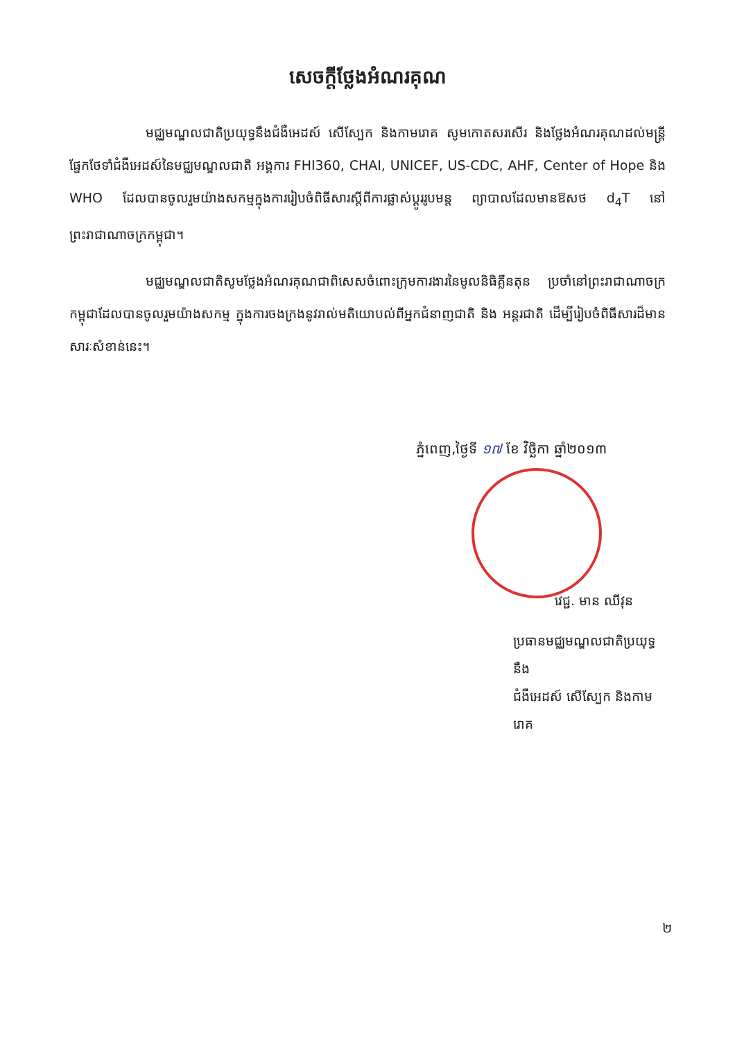សេចក្តីថ្លែងអំណរគុណ
មជ្ឈមណ្ឌលជាតិប្រយុទ្ធនឹងជំងឺអេដស៍ សើស្បែក និងកាមរោគ សូមកោតសរសើរ និងថ្លែងអំណរគុណដល់មន្ត្រីផ្នែកថែទាំជំងឺអេដស៍នៃមជ្ឈមណ្ឌលជាតិ អង្គការ FHI360, CHAI, UNICEF, US-CDC, AHF, Center of Hope និង WHO ដែលបានចូលរួមយ៉ាងសកម្មក្នុងការរៀបចំពិធីសារស្តីពីការផ្លាស់ប្តូររូបមន្ត ព្យាបាលដែលមានឱសថ d<sub>4</sub>T នៅព្រះរាជាណាចក្រកម្ពុជា។
មជ្ឈមណ្ឌលជាតិសូមថ្លែងអំណរគុណជាពិសេសចំពោះក្រុមការងារនៃមូលនិធិគ្លីនតុន ប្រចាំនៅព្រះរាជាណាចក្រកម្ពុជាដែលបានចូលរួមយ៉ាងសកម្ម ក្នុងការចងក្រងនូវរាល់មតិយោបល់ពីអ្នកជំនាញជាតិ និង អន្តរជាតិ ដើម្បីរៀបចំពិធីសារដ៏មានសារៈសំខាន់នេះ។
ភ្នំពេញ,ថ្ងៃទី ១៧ ខែ វិច្ឆិកា ឆ្នាំ២០១៣
វេជ្ជ. មាន ឈីវុន
ប្រធានមជ្ឈមណ្ឌលជាតិប្រយុទ្ធនឹង
ជំងឺអេដស៍ សើស្បែក និងកាមរោគ
២